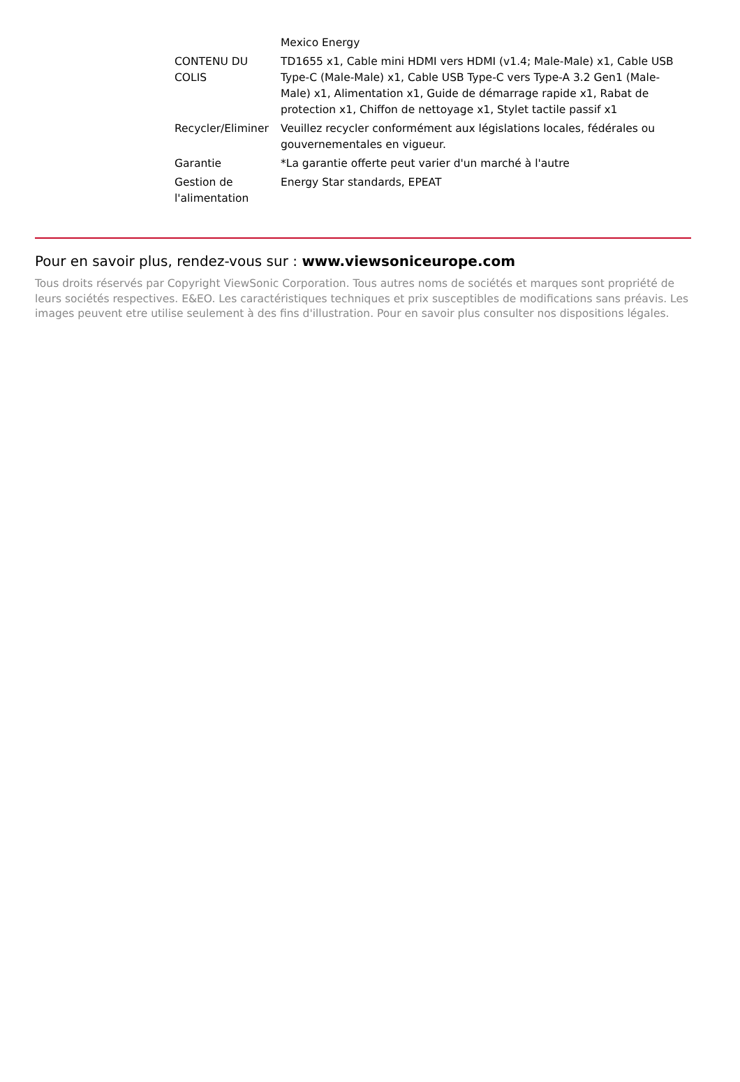| | Mexico Energy |
| CONTENU DU COLIS | TD1655 x1, Cable mini HDMI vers HDMI (v1.4; Male-Male) x1, Cable USB Type-C (Male-Male) x1, Cable USB Type-C vers Type-A 3.2 Gen1 (Male-Male) x1, Alimentation x1, Guide de démarrage rapide x1, Rabat de protection x1, Chiffon de nettoyage x1, Stylet tactile passif x1 |
| Recycler/Eliminer | Veuillez recycler conformément aux législations locales, fédérales ou gouvernementales en vigueur. |
| Garantie | *La garantie offerte peut varier d'un marché à l'autre |
| Gestion de l'alimentation | Energy Star standards, EPEAT |
Pour en savoir plus, rendez-vous sur : www.viewsoniceurope.com
Tous droits réservés par Copyright ViewSonic Corporation. Tous autres noms de sociétés et marques sont propriété de leurs sociétés respectives. E&EO. Les caractéristiques techniques et prix susceptibles de modifications sans préavis. Les images peuvent etre utilise seulement à des fins d'illustration. Pour en savoir plus consulter nos dispositions légales.